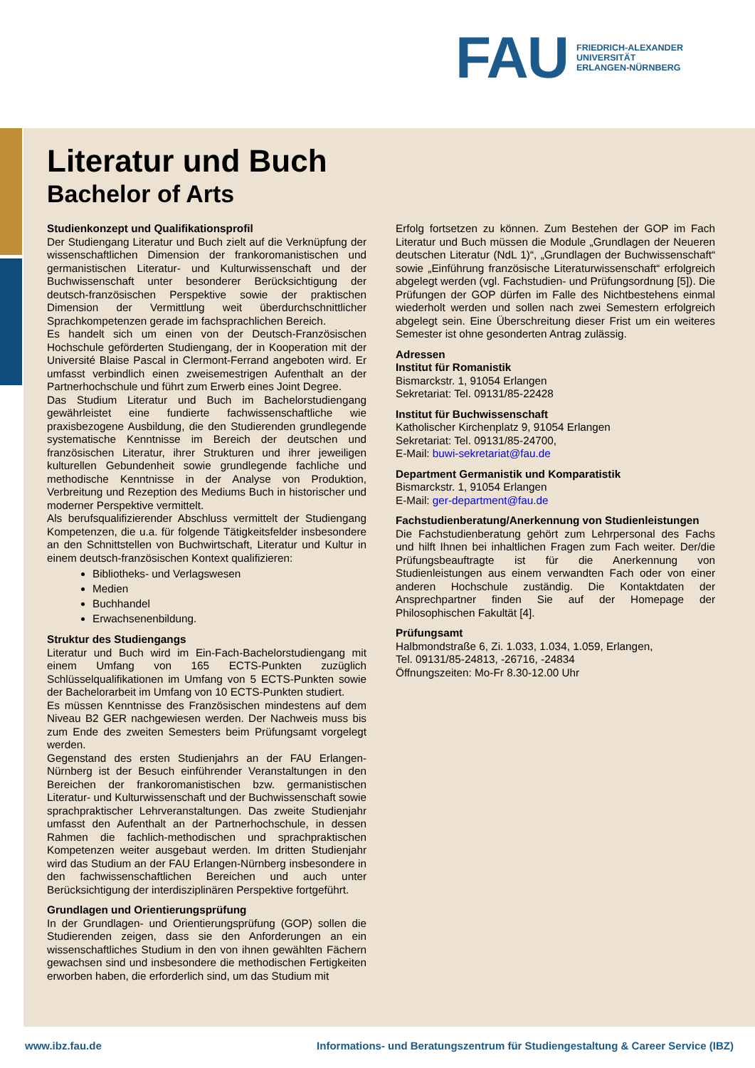FAU
FRIEDRICH-ALEXANDER
UNIVERSITÄT
ERLANGEN-NÜRNBERG
Literatur und Buch
Bachelor of Arts
Studienkonzept und Qualifikationsprofil
Der Studiengang Literatur und Buch zielt auf die Verknüpfung der wissenschaftlichen Dimension der frankoromanistischen und germanistischen Literatur- und Kulturwissenschaft und der Buchwissenschaft unter besonderer Berücksichtigung der deutsch-französischen Perspektive sowie der praktischen Dimension der Vermittlung weit überdurchschnittlicher Sprachkompetenzen gerade im fachsprachlichen Bereich.
Es handelt sich um einen von der Deutsch-Französischen Hochschule geförderten Studiengang, der in Kooperation mit der Université Blaise Pascal in Clermont-Ferrand angeboten wird. Er umfasst verbindlich einen zweisemestrigen Aufenthalt an der Partnerhochschule und führt zum Erwerb eines Joint Degree.
Das Studium Literatur und Buch im Bachelorstudiengang gewährleistet eine fundierte fachwissenschaftliche wie praxisbezogene Ausbildung, die den Studierenden grundlegende systematische Kenntnisse im Bereich der deutschen und französischen Literatur, ihrer Strukturen und ihrer jeweiligen kulturellen Gebundenheit sowie grundlegende fachliche und methodische Kenntnisse in der Analyse von Produktion, Verbreitung und Rezeption des Mediums Buch in historischer und moderner Perspektive vermittelt.
Als berufsqualifizierender Abschluss vermittelt der Studiengang Kompetenzen, die u.a. für folgende Tätigkeitsfelder insbesondere an den Schnittstellen von Buchwirtschaft, Literatur und Kultur in einem deutsch-französischen Kontext qualifizieren:
Bibliotheks- und Verlagswesen
Medien
Buchhandel
Erwachsenenbildung.
Struktur des Studiengangs
Literatur und Buch wird im Ein-Fach-Bachelorstudiengang mit einem Umfang von 165 ECTS-Punkten zuzüglich Schlüsselqualifikationen im Umfang von 5 ECTS-Punkten sowie der Bachelorarbeit im Umfang von 10 ECTS-Punkten studiert.
Es müssen Kenntnisse des Französischen mindestens auf dem Niveau B2 GER nachgewiesen werden. Der Nachweis muss bis zum Ende des zweiten Semesters beim Prüfungsamt vorgelegt werden.
Gegenstand des ersten Studienjahrs an der FAU Erlangen-Nürnberg ist der Besuch einführender Veranstaltungen in den Bereichen der frankoromanistischen bzw. germanistischen Literatur- und Kulturwissenschaft und der Buchwissenschaft sowie sprachpraktischer Lehrveranstaltungen. Das zweite Studienjahr umfasst den Aufenthalt an der Partnerhochschule, in dessen Rahmen die fachlich-methodischen und sprachpraktischen Kompetenzen weiter ausgebaut werden. Im dritten Studienjahr wird das Studium an der FAU Erlangen-Nürnberg insbesondere in den fachwissenschaftlichen Bereichen und auch unter Berücksichtigung der interdisziplinären Perspektive fortgeführt.
Grundlagen und Orientierungsprüfung
In der Grundlagen- und Orientierungsprüfung (GOP) sollen die Studierenden zeigen, dass sie den Anforderungen an ein wissenschaftliches Studium in den von ihnen gewählten Fächern gewachsen sind und insbesondere die methodischen Fertigkeiten erworben haben, die erforderlich sind, um das Studium mit
Erfolg fortsetzen zu können. Zum Bestehen der GOP im Fach Literatur und Buch müssen die Module „Grundlagen der Neueren deutschen Literatur (NdL 1)“, „Grundlagen der Buchwissenschaft“ sowie „Einführung französische Literaturwissenschaft“ erfolgreich abgelegt werden (vgl. Fachstudien- und Prüfungsordnung [5]). Die Prüfungen der GOP dürfen im Falle des Nichtbestehens einmal wiederholt werden und sollen nach zwei Semestern erfolgreich abgelegt sein. Eine Überschreitung dieser Frist um ein weiteres Semester ist ohne gesonderten Antrag zulässig.
Adressen
Institut für Romanistik
Bismarckstr. 1, 91054 Erlangen
Sekretariat: Tel. 09131/85-22428
Institut für Buchwissenschaft
Katholischer Kirchenplatz 9, 91054 Erlangen
Sekretariat: Tel. 09131/85-24700,
E-Mail: buwi-sekretariat@fau.de
Department Germanistik und Komparatistik
Bismarckstr. 1, 91054 Erlangen
E-Mail: ger-department@fau.de
Fachstudienberatung/Anerkennung von Studienleistungen
Die Fachstudienberatung gehört zum Lehrpersonal des Fachs und hilft Ihnen bei inhaltlichen Fragen zum Fach weiter. Der/die Prüfungsbeauftragte ist für die Anerkennung von Studienleistungen aus einem verwandten Fach oder von einer anderen Hochschule zuständig. Die Kontaktdaten der Ansprechpartner finden Sie auf der Homepage der Philosophischen Fakultät [4].
Prüfungsamt
Halbmondstraße 6, Zi. 1.033, 1.034, 1.059, Erlangen,
Tel. 09131/85-24813, -26716, -24834
Öffnungszeiten: Mo-Fr 8.30-12.00 Uhr
www.ibz.fau.de Informations- und Beratungszentrum für Studiengestaltung & Career Service (IBZ)